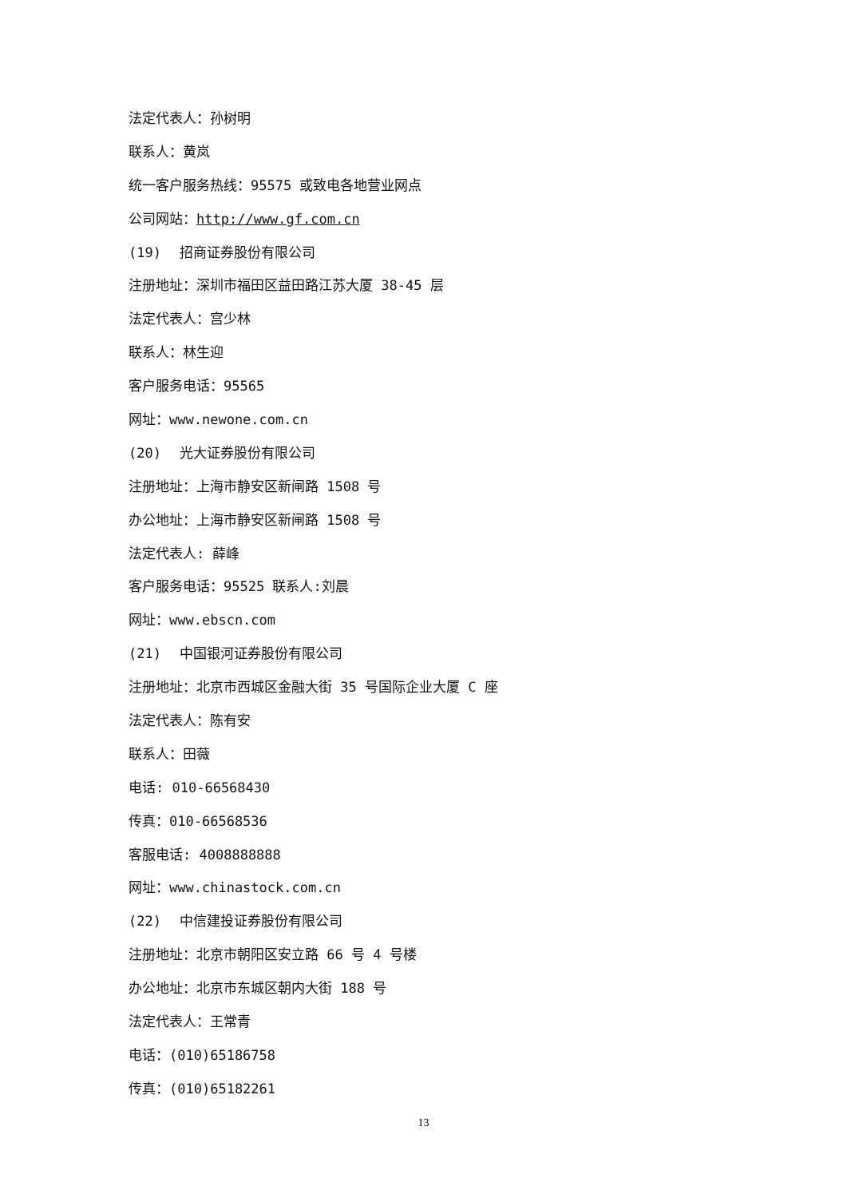法定代表人：孙树明
联系人：黄岚
统一客户服务热线：95575 或致电各地营业网点
公司网站：http://www.gf.com.cn
(19) 招商证券股份有限公司
注册地址：深圳市福田区益田路江苏大厦 38-45 层
法定代表人：宫少林
联系人：林生迎
客户服务电话：95565
网址：www.newone.com.cn
(20) 光大证券股份有限公司
注册地址：上海市静安区新闸路 1508 号
办公地址：上海市静安区新闸路 1508 号
法定代表人: 薛峰
客户服务电话：95525 联系人:刘晨
网址：www.ebscn.com
(21) 中国银河证券股份有限公司
注册地址：北京市西城区金融大街 35 号国际企业大厦 C 座
法定代表人：陈有安
联系人：田薇
电话: 010-66568430
传真：010-66568536
客服电话: 4008888888
网址：www.chinastock.com.cn
(22) 中信建投证券股份有限公司
注册地址：北京市朝阳区安立路 66 号 4 号楼
办公地址：北京市东城区朝内大街 188 号
法定代表人：王常青
电话：(010)65186758
传真：(010)65182261
13